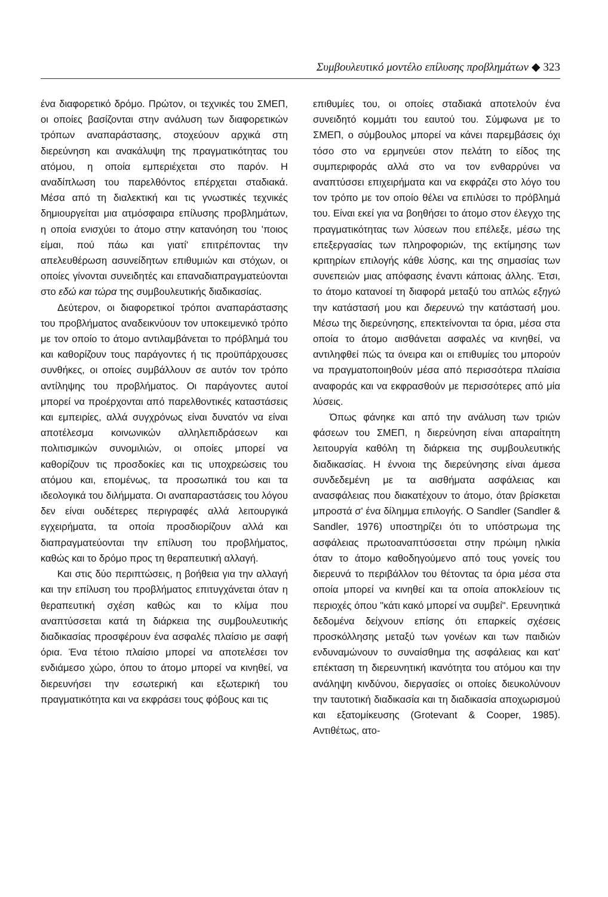Συμβουλευτικό μοντέλο επίλυσης προβλημάτων ◆ 323
ένα διαφορετικό δρόμο. Πρώτον, οι τεχνικές του ΣΜΕΠ, οι οποίες βασίζονται στην ανάλυση των διαφορετικών τρόπων αναπαράστασης, στοχεύουν αρχικά στη διερεύνηση και ανακάλυψη της πραγματικότητας του ατόμου, η οποία εμπεριέχεται στο παρόν. Η αναδίπλωση του παρελθόντος επέρχεται σταδιακά. Μέσα από τη διαλεκτική και τις γνωστικές τεχνικές δημιουργείται μια ατμόσφαιρα επίλυσης προβλημάτων, η οποία ενισχύει το άτομο στην κατανόηση του 'ποιος είμαι, πού πάω και γιατί' επιτρέποντας την απελευθέρωση ασυνείδητων επιθυμιών και στόχων, οι οποίες γίνονται συνειδητές και επαναδιαπραγματεύονται στο εδώ και τώρα της συμβουλευτικής διαδικασίας.
Δεύτερον, οι διαφορετικοί τρόποι αναπαράστασης του προβλήματος αναδεικνύουν τον υποκειμενικό τρόπο με τον οποίο το άτομο αντιλαμβάνεται το πρόβλημά του και καθορίζουν τους παράγοντες ή τις προϋπάρχουσες συνθήκες, οι οποίες συμβάλλουν σε αυτόν τον τρόπο αντίληψης του προβλήματος. Οι παράγοντες αυτοί μπορεί να προέρχονται από παρελθοντικές καταστάσεις και εμπειρίες, αλλά συγχρόνως είναι δυνατόν να είναι αποτέλεσμα κοινωνικών αλληλεπιδράσεων και πολιτισμικών συνομιλιών, οι οποίες μπορεί να καθορίζουν τις προσδοκίες και τις υποχρεώσεις του ατόμου και, επομένως, τα προσωπικά του και τα ιδεολογικά του διλήμματα. Οι αναπαραστάσεις του λόγου δεν είναι ουδέτερες περιγραφές αλλά λειτουργικά εγχειρήματα, τα οποία προσδιορίζουν αλλά και διαπραγματεύονται την επίλυση του προβλήματος, καθώς και το δρόμο προς τη θεραπευτική αλλαγή.
Και στις δύο περιπτώσεις, η βοήθεια για την αλλαγή και την επίλυση του προβλήματος επιτυγχάνεται όταν η θεραπευτική σχέση καθώς και το κλίμα που αναπτύσσεται κατά τη διάρκεια της συμβουλευτικής διαδικασίας προσφέρουν ένα ασφαλές πλαίσιο με σαφή όρια. Ένα τέτοιο πλαίσιο μπορεί να αποτελέσει τον ενδιάμεσο χώρο, όπου το άτομο μπορεί να κινηθεί, να διερευνήσει την εσωτερική και εξωτερική του πραγματικότητα και να εκφράσει τους φόβους και τις
επιθυμίες του, οι οποίες σταδιακά αποτελούν ένα συνειδητό κομμάτι του εαυτού του. Σύμφωνα με το ΣΜΕΠ, ο σύμβουλος μπορεί να κάνει παρεμβάσεις όχι τόσο στο να ερμηνεύει στον πελάτη το είδος της συμπεριφοράς αλλά στο να τον ενθαρρύνει να αναπτύσσει επιχειρήματα και να εκφράζει στο λόγο του τον τρόπο με τον οποίο θέλει να επιλύσει το πρόβλημά του. Είναι εκεί για να βοηθήσει το άτομο στον έλεγχο της πραγματικότητας των λύσεων που επέλεξε, μέσω της επεξεργασίας των πληροφοριών, της εκτίμησης των κριτηρίων επιλογής κάθε λύσης, και της σημασίας των συνεπειών μιας απόφασης έναντι κάποιας άλλης. Έτσι, το άτομο κατανοεί τη διαφορά μεταξύ του απλώς εξηγώ την κατάστασή μου και διερευνώ την κατάστασή μου. Μέσω της διερεύνησης, επεκτείνονται τα όρια, μέσα στα οποία το άτομο αισθάνεται ασφαλές να κινηθεί, να αντιληφθεί πώς τα όνειρα και οι επιθυμίες του μπορούν να πραγματοποιηθούν μέσα από περισσότερα πλαίσια αναφοράς και να εκφρασθούν με περισσότερες από μία λύσεις.
Όπως φάνηκε και από την ανάλυση των τριών φάσεων του ΣΜΕΠ, η διερεύνηση είναι απαραίτητη λειτουργία καθόλη τη διάρκεια της συμβουλευτικής διαδικασίας. Η έννοια της διερεύνησης είναι άμεσα συνδεδεμένη με τα αισθήματα ασφάλειας και ανασφάλειας που διακατέχουν το άτομο, όταν βρίσκεται μπροστά σ' ένα δίλημμα επιλογής. Ο Sandler (Sandler & Sandler, 1976) υποστηρίζει ότι το υπόστρωμα της ασφάλειας πρωτοαναπτύσσεται στην πρώιμη ηλικία όταν το άτομο καθοδηγούμενο από τους γονείς του διερευνά το περιβάλλον του θέτοντας τα όρια μέσα στα οποία μπορεί να κινηθεί και τα οποία αποκλείουν τις περιοχές όπου "κάτι κακό μπορεί να συμβεί". Ερευνητικά δεδομένα δείχνουν επίσης ότι επαρκείς σχέσεις προσκόλλησης μεταξύ των γονέων και των παιδιών ενδυναμώνουν το συναίσθημα της ασφάλειας και κατ' επέκταση τη διερευνητική ικανότητα του ατόμου και την ανάληψη κινδύνου, διεργασίες οι οποίες διευκολύνουν την ταυτοτική διαδικασία και τη διαδικασία αποχωρισμού και εξατομίκευσης (Grotevant & Cooper, 1985). Αντιθέτως, ατο-